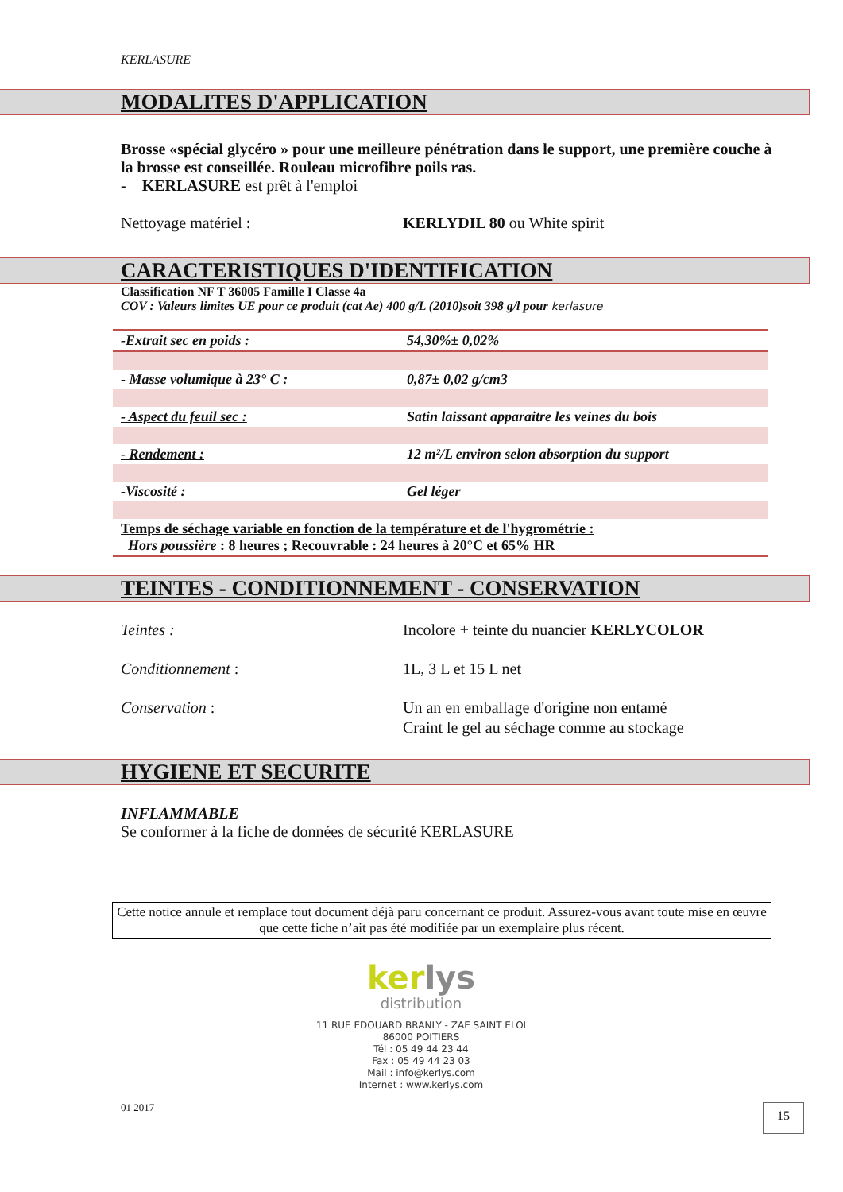KERLASURE
MODALITES D'APPLICATION
Brosse «spécial glycéro » pour une meilleure pénétration dans le support, une première couche à la brosse est conseillée. Rouleau microfibre poils ras.
- KERLASURE est prêt à l'emploi
Nettoyage matériel : KERLYDIL 80 ou White spirit
CARACTERISTIQUES D'IDENTIFICATION
Classification NF T 36005 Famille I Classe 4a
COV : Valeurs limites UE pour ce produit (cat Ae) 400 g/L (2010)soit 398 g/l pour kerlasure
| -Extrait sec en poids : | 54,30%± 0,02% |
| - Masse volumique à 23° C : | 0,87± 0,02 g/cm3 |
| - Aspect du feuil sec : | Satin laissant apparaitre les veines du bois |
| - Rendement : | 12 m²/L environ selon absorption du support |
| -Viscosité : | Gel léger |
| Temps de séchage variable en fonction de la température et de l'hygrométrie : Hors poussière : 8 heures ; Recouvrable : 24 heures à 20°C et 65% HR | |
TEINTES - CONDITIONNEMENT - CONSERVATION
Teintes : Incolore + teinte du nuancier KERLYCOLOR
Conditionnement : 1L, 3 L et 15 L net
Conservation : Un an en emballage d'origine non entamé
Craint le gel au séchage comme au stockage
HYGIENE ET SECURITE
INFLAMMABLE
Se conformer à la fiche de données de sécurité KERLASURE
Cette notice annule et remplace tout document déjà paru concernant ce produit. Assurez-vous avant toute mise en œuvre que cette fiche n’ait pas été modifiée par un exemplaire plus récent.
kerlys
distribution
11 RUE EDOUARD BRANLY - ZAE SAINT ELOI
86000 POITIERS
Tél : 05 49 44 23 44
Fax : 05 49 44 23 03
Mail : info@kerlys.com
Internet : www.kerlys.com
01 2017 15